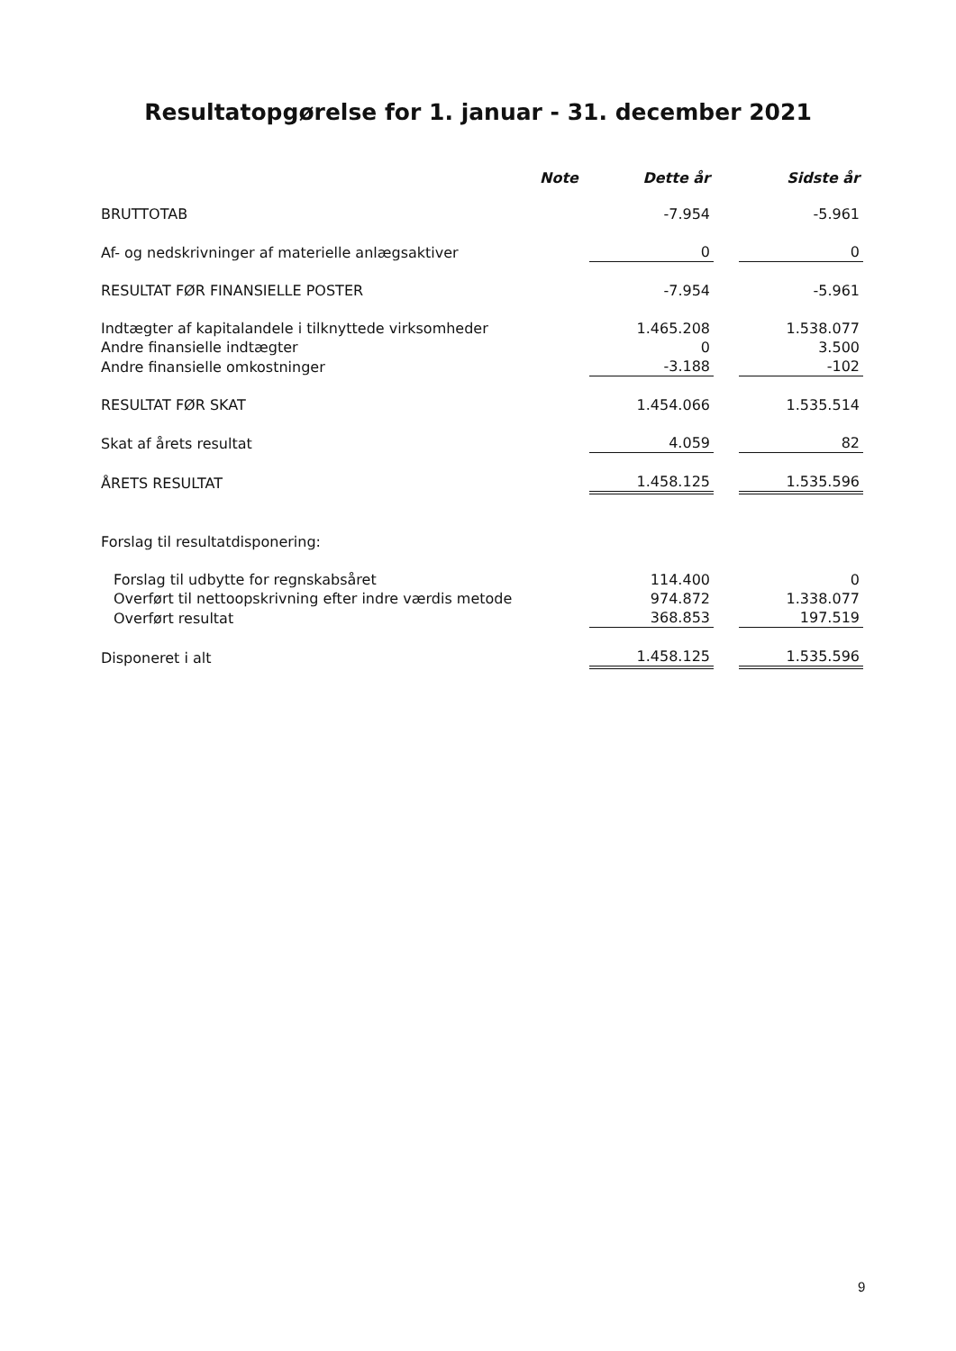Resultatopgørelse for 1. januar - 31. december 2021
| | Note | | Dette år | | Sidste år |
| --- | --- | --- | --- | --- | --- |
| BRUTTOTAB | | | -7.954 | | -5.961 |
| Af- og nedskrivninger af materielle anlægsaktiver | | | 0 | | 0 |
| RESULTAT FØR FINANSIELLE POSTER | | | -7.954 | | -5.961 |
| Indtægter af kapitalandele i tilknyttede virksomheder | | | 1.465.208 | | 1.538.077 |
| Andre finansielle indtægter | | | 0 | | 3.500 |
| Andre finansielle omkostninger | | | -3.188 | | -102 |
| RESULTAT FØR SKAT | | | 1.454.066 | | 1.535.514 |
| Skat af årets resultat | | | 4.059 | | 82 |
| ÅRETS RESULTAT | | | 1.458.125 | | 1.535.596 |
| Forslag til resultatdisponering: | | | | | |
| Forslag til udbytte for regnskabsåret | | | 114.400 | | 0 |
| Overført til nettoopskrivning efter indre værdis metode | | | 974.872 | | 1.338.077 |
| Overført resultat | | | 368.853 | | 197.519 |
| Disponeret i alt | | | 1.458.125 | | 1.535.596 |
9